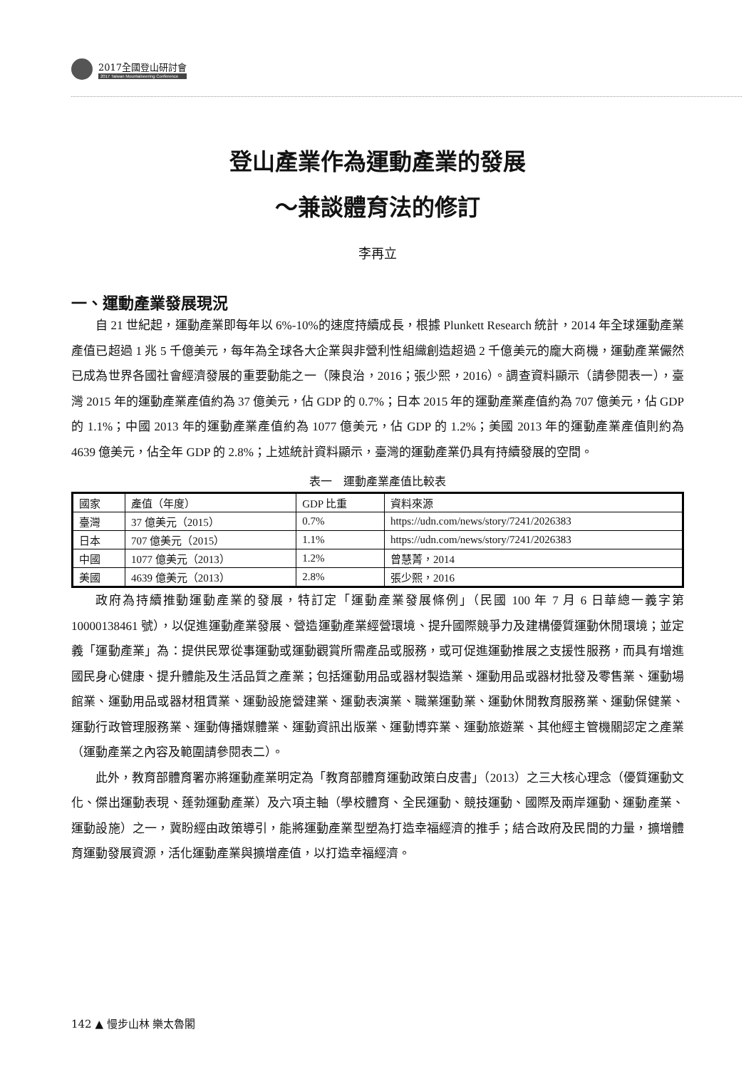2017全國登山研討會
2017 Taiwan Mountaineering Conference
登山產業作為運動產業的發展
～兼談體育法的修訂
李再立
一、運動產業發展現況
自 21 世紀起，運動產業即每年以 6%-10%的速度持續成長，根據 Plunkett Research 統計，2014 年全球運動產業產值已超過 1 兆 5 千億美元，每年為全球各大企業與非營利性組織創造超過 2 千億美元的龐大商機，運動產業儼然已成為世界各國社會經濟發展的重要動能之一（陳良治，2016；張少熙，2016）。調查資料顯示（請參閱表一），臺灣 2015 年的運動產業產值約為 37 億美元，佔 GDP 的 0.7%；日本 2015 年的運動產業產值約為 707 億美元，佔 GDP 的 1.1%；中國 2013 年的運動產業產值約為 1077 億美元，佔 GDP 的 1.2%；美國 2013 年的運動產業產值則約為 4639 億美元，佔全年 GDP 的 2.8%；上述統計資料顯示，臺灣的運動產業仍具有持續發展的空間。
表一　運動產業產值比較表
| 國家 | 產值（年度） | GDP 比重 | 資料來源 |
| --- | --- | --- | --- |
| 臺灣 | 37 億美元（2015） | 0.7% | https://udn.com/news/story/7241/2026383 |
| 日本 | 707 億美元（2015） | 1.1% | https://udn.com/news/story/7241/2026383 |
| 中國 | 1077 億美元（2013） | 1.2% | 曾慧菁，2014 |
| 美國 | 4639 億美元（2013） | 2.8% | 張少熙，2016 |
政府為持續推動運動產業的發展，特訂定「運動產業發展條例」（民國 100 年 7 月 6 日華總一義字第 10000138461 號），以促進運動產業發展、營造運動產業經營環境、提升國際競爭力及建構優質運動休閒環境；並定義「運動產業」為：提供民眾從事運動或運動觀賞所需產品或服務，或可促進運動推展之支援性服務，而具有增進國民身心健康、提升體能及生活品質之產業；包括運動用品或器材製造業、運動用品或器材批發及零售業、運動場館業、運動用品或器材租賃業、運動設施營建業、運動表演業、職業運動業、運動休閒教育服務業、運動保健業、運動行政管理服務業、運動傳播媒體業、運動資訊出版業、運動博弈業、運動旅遊業、其他經主管機關認定之產業（運動產業之內容及範圍請參閱表二）。
此外，教育部體育署亦將運動產業明定為「教育部體育運動政策白皮書」（2013）之三大核心理念（優質運動文化、傑出運動表現、蓬勃運動產業）及六項主軸（學校體育、全民運動、競技運動、國際及兩岸運動、運動產業、運動設施）之一，冀盼經由政策導引，能將運動產業型塑為打造幸福經濟的推手；結合政府及民間的力量，擴增體育運動發展資源，活化運動產業與擴增產值，以打造幸福經濟。
142 ▲ 慢步山林 樂太魯閣